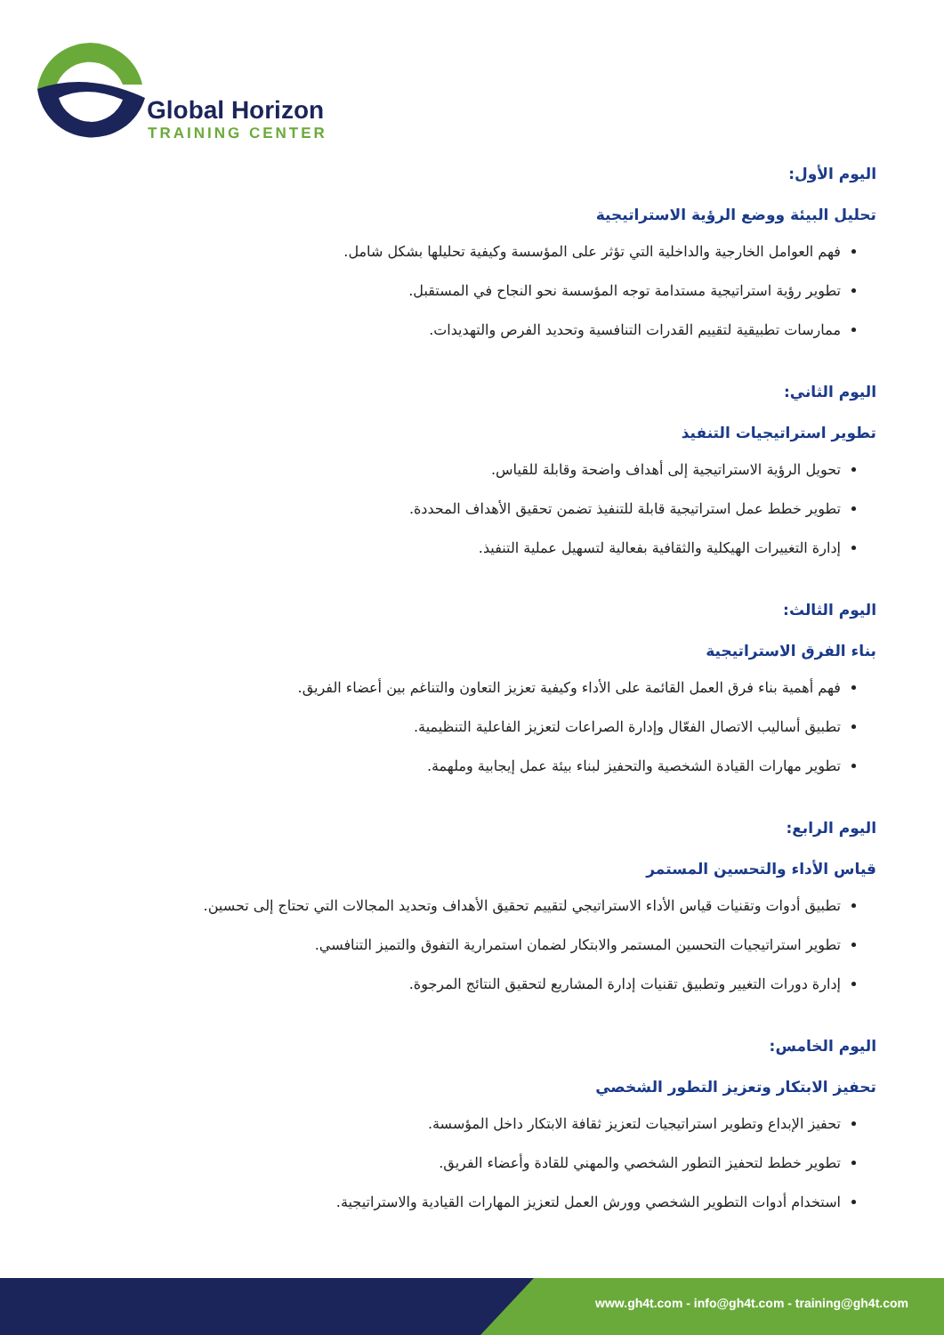Global Horizon
TRAINING CENTER
اليوم الأول:
تحليل البيئة ووضع الرؤية الاستراتيجية
فهم العوامل الخارجية والداخلية التي تؤثر على المؤسسة وكيفية تحليلها بشكل شامل.
تطوير رؤية استراتيجية مستدامة توجه المؤسسة نحو النجاح في المستقبل.
ممارسات تطبيقية لتقييم القدرات التنافسية وتحديد الفرص والتهديدات.
اليوم الثاني:
تطوير استراتيجيات التنفيذ
تحويل الرؤية الاستراتيجية إلى أهداف واضحة وقابلة للقياس.
تطوير خطط عمل استراتيجية قابلة للتنفيذ تضمن تحقيق الأهداف المحددة.
إدارة التغييرات الهيكلية والثقافية بفعالية لتسهيل عملية التنفيذ.
اليوم الثالث:
بناء الفرق الاستراتيجية
فهم أهمية بناء فرق العمل القائمة على الأداء وكيفية تعزيز التعاون والتناغم بين أعضاء الفريق.
تطبيق أساليب الاتصال الفعّال وإدارة الصراعات لتعزيز الفاعلية التنظيمية.
تطوير مهارات القيادة الشخصية والتحفيز لبناء بيئة عمل إيجابية وملهمة.
اليوم الرابع:
قياس الأداء والتحسين المستمر
تطبيق أدوات وتقنيات قياس الأداء الاستراتيجي لتقييم تحقيق الأهداف وتحديد المجالات التي تحتاج إلى تحسين.
تطوير استراتيجيات التحسين المستمر والابتكار لضمان استمرارية التفوق والتميز التنافسي.
إدارة دورات التغيير وتطبيق تقنيات إدارة المشاريع لتحقيق النتائج المرجوة.
اليوم الخامس:
تحفيز الابتكار وتعزيز التطور الشخصي
تحفيز الإبداع وتطوير استراتيجيات لتعزيز ثقافة الابتكار داخل المؤسسة.
تطوير خطط لتحفيز التطور الشخصي والمهني للقادة وأعضاء الفريق.
استخدام أدوات التطوير الشخصي وورش العمل لتعزيز المهارات القيادية والاستراتيجية.
www.gh4t.com - info@gh4t.com - training@gh4t.com